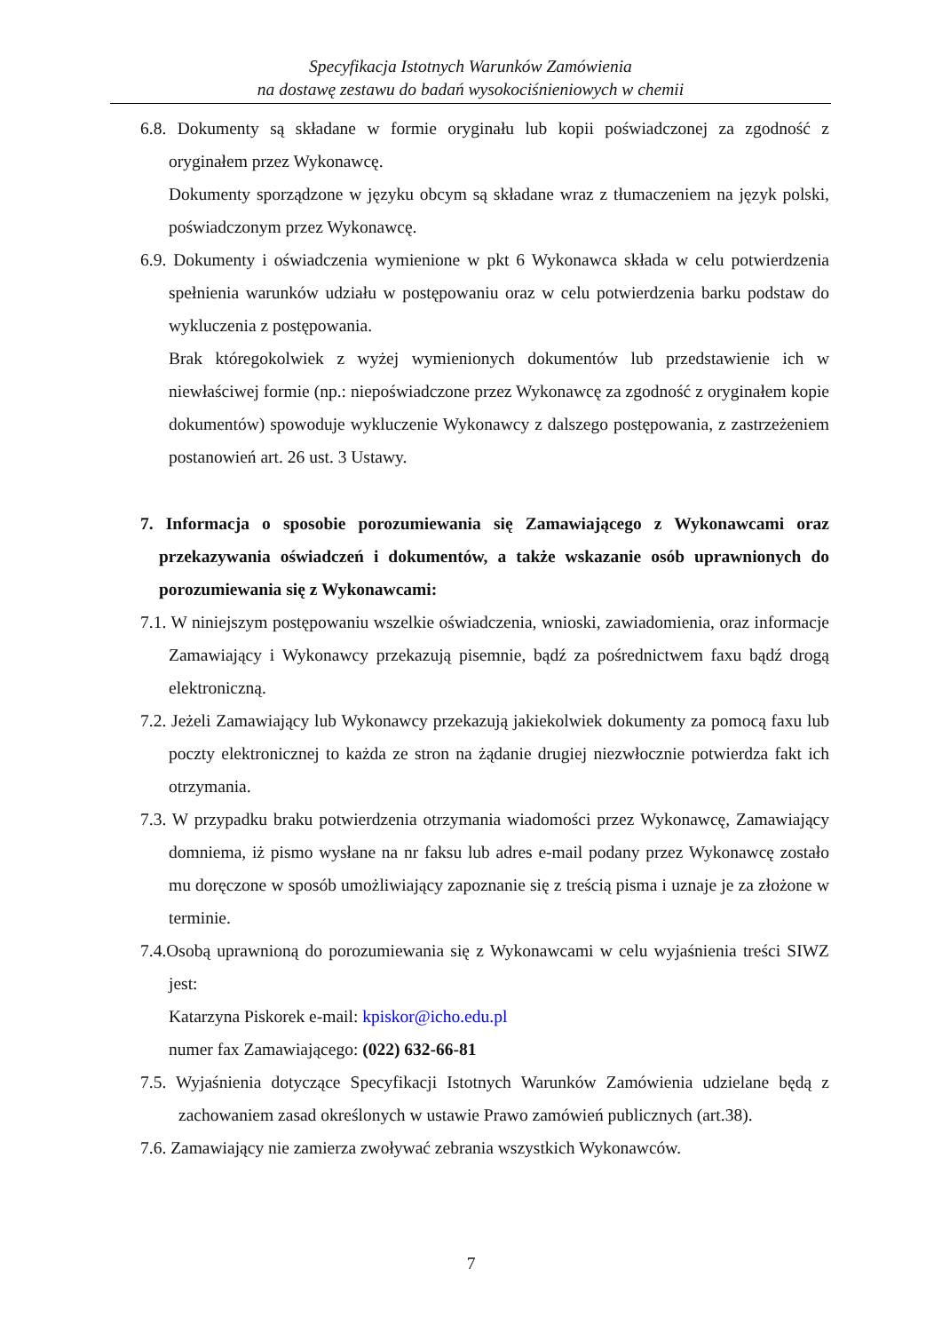Specyfikacja Istotnych Warunków Zamówienia
na dostawę zestawu do badań wysokociśnieniowych w chemii
6.8. Dokumenty są składane w formie oryginału lub kopii poświadczonej za zgodność z oryginałem przez Wykonawcę.
Dokumenty sporządzone w języku obcym są składane wraz z tłumaczeniem na język polski, poświadczonym przez Wykonawcę.
6.9. Dokumenty i oświadczenia wymienione w pkt 6 Wykonawca składa w celu potwierdzenia spełnienia warunków udziału w postępowaniu oraz w celu potwierdzenia barku podstaw do wykluczenia z postępowania.
Brak któregokolwiek z wyżej wymienionych dokumentów lub przedstawienie ich w niewłaściwej formie (np.: niepoświadczone przez Wykonawcę za zgodność z oryginałem kopie dokumentów) spowoduje wykluczenie Wykonawcy z dalszego postępowania, z zastrzeżeniem postanowień art. 26 ust. 3 Ustawy.
7. Informacja o sposobie porozumiewania się Zamawiającego z Wykonawcami oraz przekazywania oświadczeń i dokumentów, a także wskazanie osób uprawnionych do porozumiewania się z Wykonawcami:
7.1. W niniejszym postępowaniu wszelkie oświadczenia, wnioski, zawiadomienia, oraz informacje Zamawiający i Wykonawcy przekazują pisemnie, bądź za pośrednictwem faxu bądź drogą elektroniczną.
7.2. Jeżeli Zamawiający lub Wykonawcy przekazują jakiekolwiek dokumenty za pomocą faxu lub poczty elektronicznej to każda ze stron na żądanie drugiej niezwłocznie potwierdza fakt ich otrzymania.
7.3. W przypadku braku potwierdzenia otrzymania wiadomości przez Wykonawcę, Zamawiający domniema, iż pismo wysłane na nr faksu lub adres e-mail podany przez Wykonawcę zostało mu doręczone w sposób umożliwiający zapoznanie się z treścią pisma i uznaje je za złożone w terminie.
7.4.Osobą uprawnioną do porozumiewania się z Wykonawcami w celu wyjaśnienia treści SIWZ jest:
Katarzyna Piskorek e-mail: kpiskor@icho.edu.pl
numer fax Zamawiającego: (022) 632-66-81
7.5. Wyjaśnienia dotyczące Specyfikacji Istotnych Warunków Zamówienia udzielane będą z zachowaniem zasad określonych w ustawie Prawo zamówień publicznych (art.38).
7.6. Zamawiający nie zamierza zwoływać zebrania wszystkich Wykonawców.
7